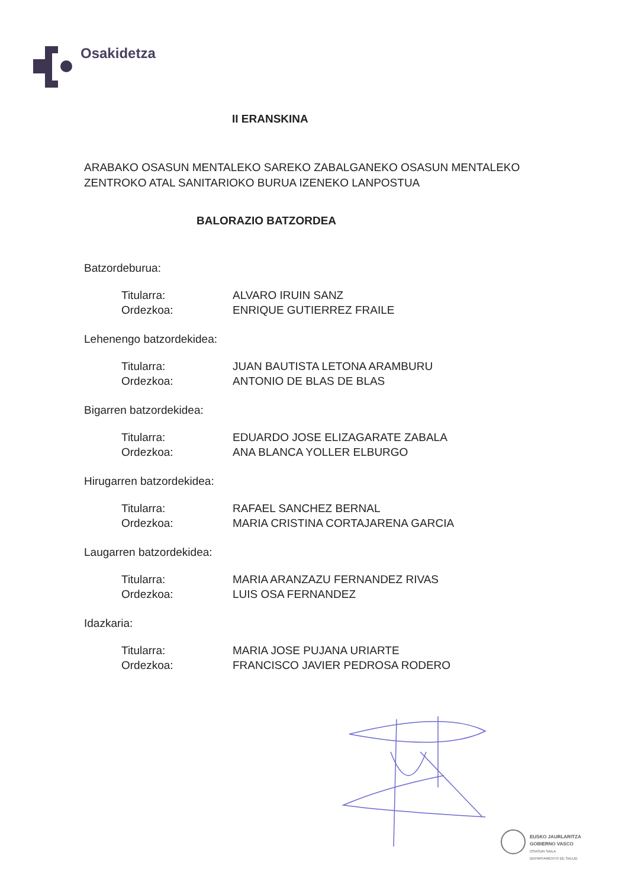Osakidetza
II ERANSKINA
ARABAKO OSASUN MENTALEKO SAREKO ZABALGANEKO OSASUN MENTALEKO ZENTROKO ATAL SANITARIOKO BURUA IZENEKO LANPOSTUA
BALORAZIO BATZORDEA
Batzordeburua:
Titularra: ALVARO IRUIN SANZ
Ordezkoa: ENRIQUE GUTIERREZ FRAILE
Lehenengo batzordekidea:
Titularra: JUAN BAUTISTA LETONA ARAMBURU
Ordezkoa: ANTONIO DE BLAS DE BLAS
Bigarren batzordekidea:
Titularra: EDUARDO JOSE ELIZAGARATE ZABALA
Ordezkoa: ANA BLANCA YOLLER ELBURGO
Hirugarren batzordekidea:
Titularra: RAFAEL SANCHEZ BERNAL
Ordezkoa: MARIA CRISTINA CORTAJARENA GARCIA
Laugarren batzordekidea:
Titularra: MARIA ARANZAZU FERNANDEZ RIVAS
Ordezkoa: LUIS OSA FERNANDEZ
Idazkaria:
Titularra: MARIA JOSE PUJANA URIARTE
Ordezkoa: FRANCISCO JAVIER PEDROSA RODERO
EUSKO JAURLARITZA
GOBIERNO VASCO
OSASUN SAILA
DEPARTAMENTO DE SALUD